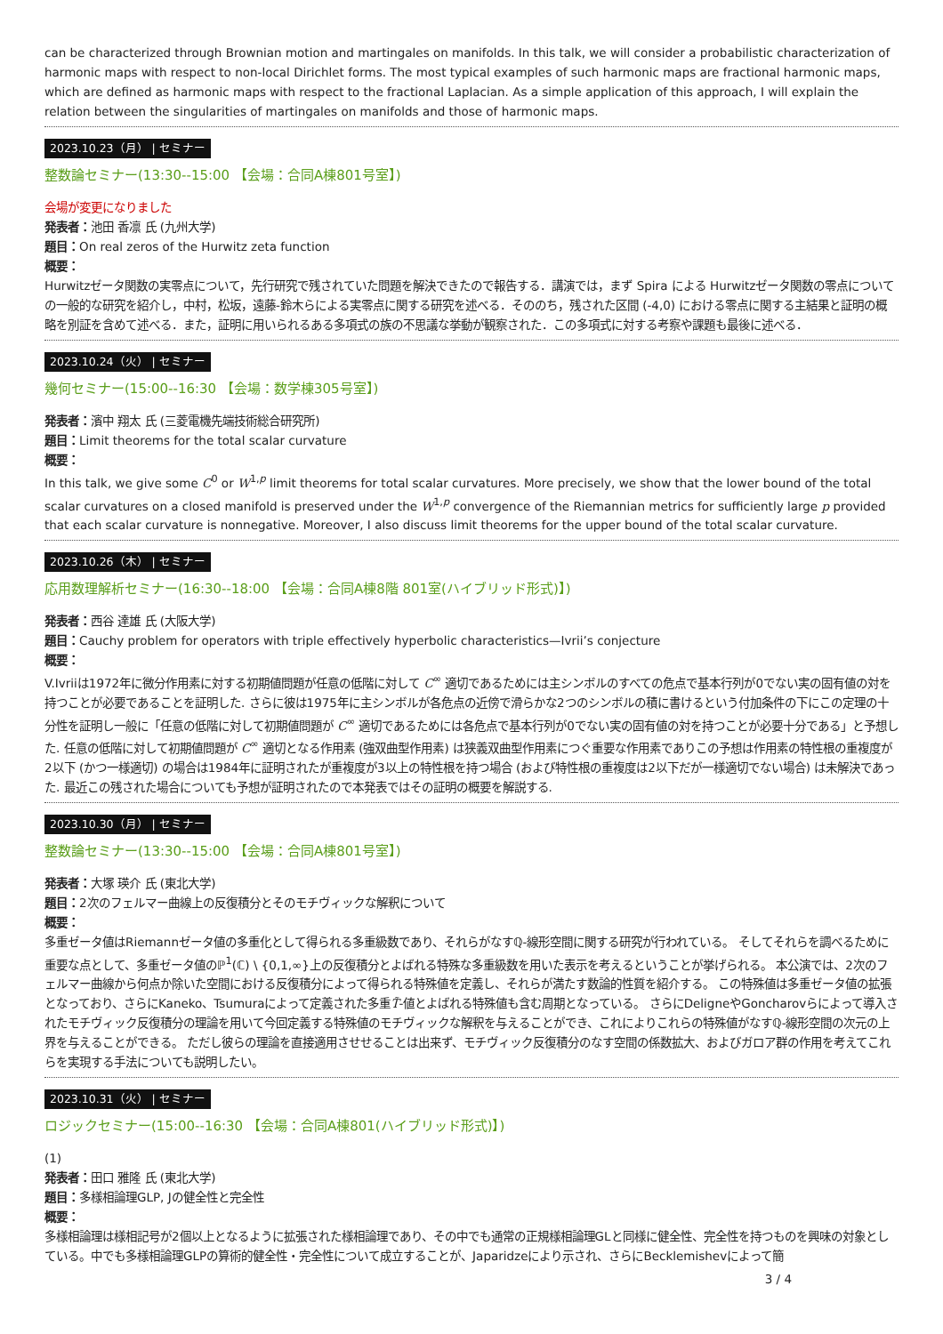can be characterized through Brownian motion and martingales on manifolds. In this talk, we will consider a probabilistic characterization of harmonic maps with respect to non-local Dirichlet forms. The most typical examples of such harmonic maps are fractional harmonic maps, which are defined as harmonic maps with respect to the fractional Laplacian. As a simple application of this approach, I will explain the relation between the singularities of martingales on manifolds and those of harmonic maps.
2023.10.23（月） | セミナー
整数論セミナー(13:30--15:00 【会場：合同A棟801号室】)
会場が変更になりました
発表者：池田 香凛 氏 (九州大学)
題目：On real zeros of the Hurwitz zeta function
概要：
Hurwitzゼータ関数の実零点について，先行研究で残されていた問題を解決できたので報告する．講演では，まず Spira による Hurwitzゼータ関数の零点についての一般的な研究を紹介し，中村，松坂，遠藤-鈴木らによる実零点に関する研究を述べる．そののち，残された区間 (-4,0) における零点に関する主結果と証明の概略を別証を含めて述べる．また，証明に用いられるある多項式の族の不思議な挙動が観察された．この多項式に対する考察や課題も最後に述べる．
2023.10.24（火） | セミナー
幾何セミナー(15:00--16:30 【会場：数学棟305号室】)
発表者：濱中 翔太 氏 (三菱電機先端技術総合研究所)
題目：Limit theorems for the total scalar curvature
概要：
In this talk, we give some C<sup>0</sup> or W<sup>1,p</sup> limit theorems for total scalar curvatures. More precisely, we show that the lower bound of the total scalar curvatures on a closed manifold is preserved under the W<sup>1,p</sup> convergence of the Riemannian metrics for sufficiently large p provided that each scalar curvature is nonnegative. Moreover, I also discuss limit theorems for the upper bound of the total scalar curvature.
2023.10.26（木） | セミナー
応用数理解析セミナー(16:30--18:00 【会場：合同A棟8階 801室(ハイブリッド形式)】)
発表者：西谷 達雄 氏 (大阪大学)
題目：Cauchy problem for operators with triple effectively hyperbolic characteristics—Ivrii’s conjecture
概要：
V.Ivriiは1972年に微分作用素に対する初期値問題が任意の低階に対して C<sup>∞</sup> 適切であるためには主シンボルのすべての危点で基本行列が0でない実の固有値の対を持つことが必要であることを証明した. さらに彼は1975年に主シンボルが各危点の近傍で滑らかな2つのシンボルの積に書けるという付加条件の下にこの定理の十分性を証明し一般に「任意の低階に対して初期値問題が C<sup>∞</sup> 適切であるためには各危点で基本行列が0でない実の固有値の対を持つことが必要十分である」と予想した. 任意の低階に対して初期値問題が C<sup>∞</sup> 適切となる作用素 (強双曲型作用素) は狭義双曲型作用素につぐ重要な作用素でありこの予想は作用素の特性根の重複度が2以下 (かつ一様適切) の場合は1984年に証明されたが重複度が3以上の特性根を持つ場合 (および特性根の重複度は2以下だが一様適切でない場合) は未解決であった. 最近この残された場合についても予想が証明されたので本発表ではその証明の概要を解説する.
2023.10.30（月） | セミナー
整数論セミナー(13:30--15:00 【会場：合同A棟801号室】)
発表者：大塚 瑛介 氏 (東北大学)
題目：2次のフェルマー曲線上の反復積分とそのモチヴィックな解釈について
概要：
多重ゼータ値はRiemannゼータ値の多重化として得られる多重級数であり、それらがなすℚ-線形空間に関する研究が行われている。 そしてそれらを調べるために重要な点として、多重ゼータ値のℙ<sup>1</sup>(ℂ) \ {0,1,∞}上の反復積分とよばれる特殊な多重級数を用いた表示を考えるということが挙げられる。 本公演では、2次のフェルマー曲線から何点か除いた空間における反復積分によって得られる特殊値を定義し、それらが満たす数論的性質を紹介する。 この特殊値は多重ゼータ値の拡張となっており、さらにKaneko、Tsumuraによって定義された多重T̃-値とよばれる特殊値も含む周期となっている。 さらにDeligneやGoncharovらによって導入されたモチヴィック反復積分の理論を用いて今回定義する特殊値のモチヴィックな解釈を与えることができ、これによりこれらの特殊値がなすℚ-線形空間の次元の上界を与えることができる。 ただし彼らの理論を直接適用させせることは出来ず、モチヴィック反復積分のなす空間の係数拡大、およびガロア群の作用を考えてこれらを実現する手法についても説明したい。
2023.10.31（火） | セミナー
ロジックセミナー(15:00--16:30 【会場：合同A棟801(ハイブリッド形式)】)
(1)
発表者：田口 雅隆 氏 (東北大学)
題目：多様相論理GLP, Jの健全性と完全性
概要：
多様相論理は様相記号が2個以上となるように拡張された様相論理であり、その中でも通常の正規様相論理GLと同様に健全性、完全性を持つものを興味の対象としている。中でも多様相論理GLPの算術的健全性・完全性について成立することが、Japaridzeにより示され、さらにBecklemishevによって簡
3 / 4